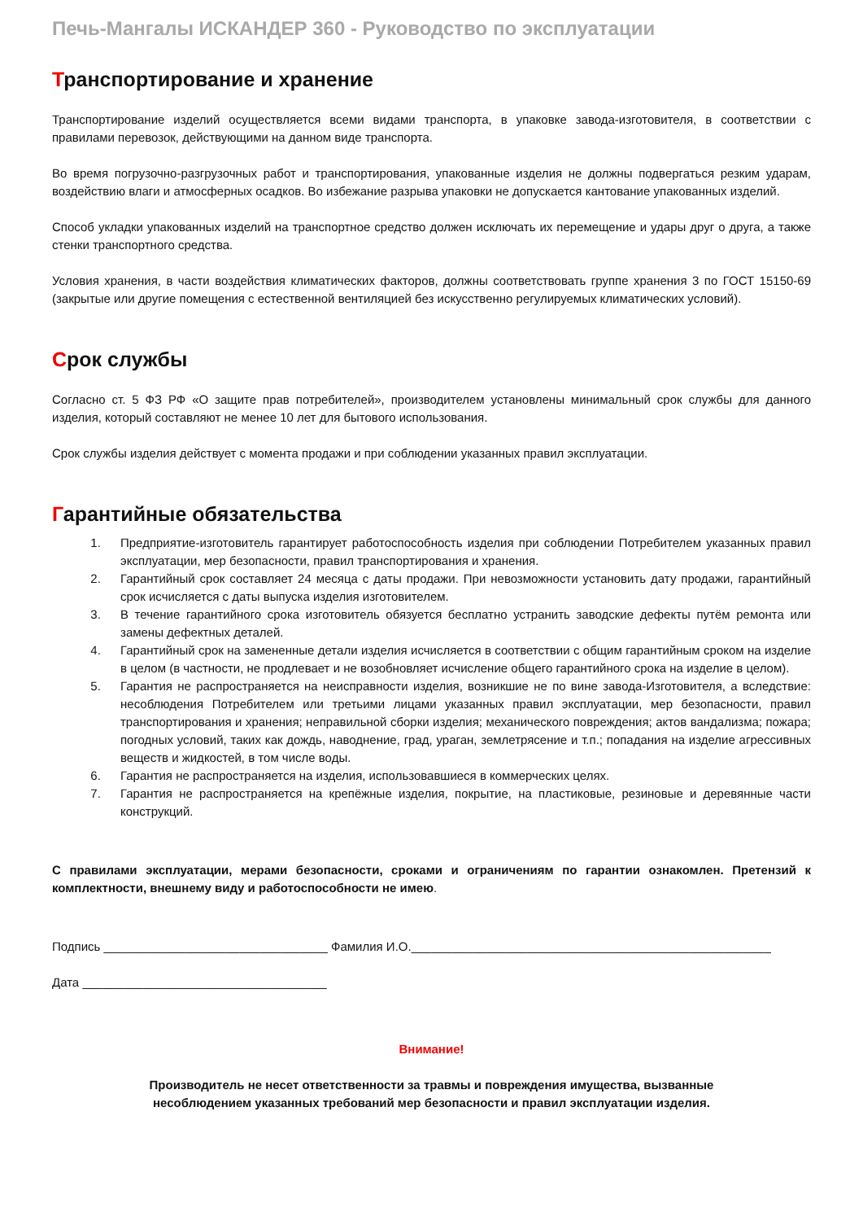Печь-Мангалы ИСКАНДЕР 360 - Руководство по эксплуатации
Транспортирование и хранение
Транспортирование изделий осуществляется всеми видами транспорта, в упаковке завода-изготовителя, в соответствии с правилами перевозок, действующими на данном виде транспорта.
Во время погрузочно-разгрузочных работ и транспортирования, упакованные изделия не должны подвергаться резким ударам, воздействию влаги и атмосферных осадков. Во избежание разрыва упаковки не допускается кантование упакованных изделий.
Способ укладки упакованных изделий на транспортное средство должен исключать их перемещение и удары друг о друга, а также стенки транспортного средства.
Условия хранения, в части воздействия климатических факторов, должны соответствовать группе хранения 3 по ГОСТ 15150-69 (закрытые или другие помещения с естественной вентиляцией без искусственно регулируемых климатических условий).
Срок службы
Согласно ст. 5 ФЗ РФ «О защите прав потребителей», производителем установлены минимальный срок службы для данного изделия, который составляют не менее 10 лет для бытового использования.
Срок службы изделия действует с момента продажи и при соблюдении указанных правил эксплуатации.
Гарантийные обязательства
1. Предприятие-изготовитель гарантирует работоспособность изделия при соблюдении Потребителем указанных правил эксплуатации, мер безопасности, правил транспортирования и хранения.
2. Гарантийный срок составляет 24 месяца с даты продажи. При невозможности установить дату продажи, гарантийный срок исчисляется с даты выпуска изделия изготовителем.
3. В течение гарантийного срока изготовитель обязуется бесплатно устранить заводские дефекты путём ремонта или замены дефектных деталей.
4. Гарантийный срок на замененные детали изделия исчисляется в соответствии с общим гарантийным сроком на изделие в целом (в частности, не продлевает и не возобновляет исчисление общего гарантийного срока на изделие в целом).
5. Гарантия не распространяется на неисправности изделия, возникшие не по вине завода-Изготовителя, а вследствие: несоблюдения Потребителем или третьими лицами указанных правил эксплуатации, мер безопасности, правил транспортирования и хранения; неправильной сборки изделия; механического повреждения; актов вандализма; пожара; погодных условий, таких как дождь, наводнение, град, ураган, землетрясение и т.п.; попадания на изделие агрессивных веществ и жидкостей, в том числе воды.
6. Гарантия не распространяется на изделия, использовавшиеся в коммерческих целях.
7. Гарантия не распространяется на крепёжные изделия, покрытие, на пластиковые, резиновые и деревянные части конструкций.
С правилами эксплуатации, мерами безопасности, сроками и ограничениям по гарантии ознакомлен. Претензий к комплектности, внешнему виду и работоспособности не имею.
Подпись _________________________________ Фамилия И.О._____________________________________________________
Дата ____________________________________
Внимание!
Производитель не несет ответственности за травмы и повреждения имущества, вызванные
несоблюдением указанных требований мер безопасности и правил эксплуатации изделия.